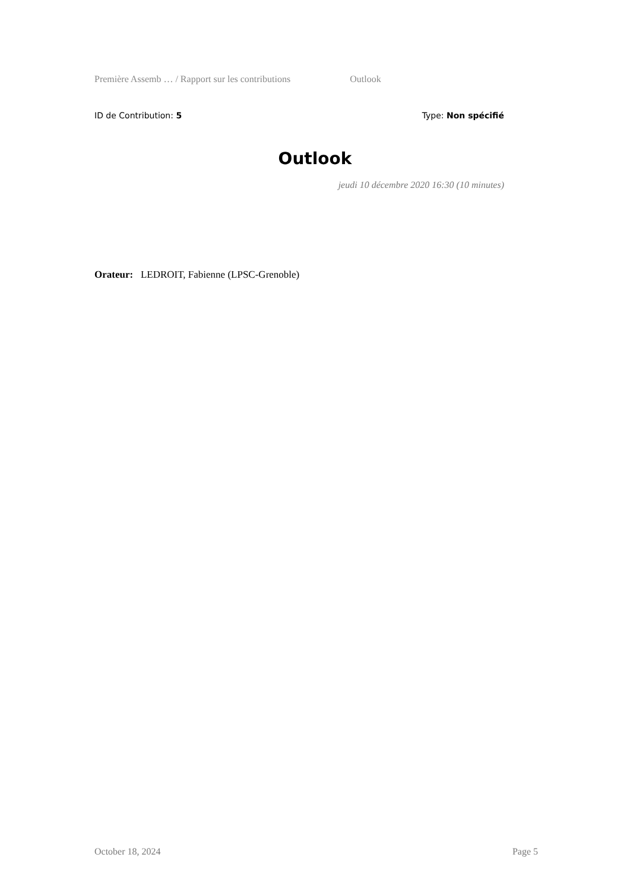Première Assemb … / Rapport sur les contributions Outlook
ID de Contribution: 5 Type: Non spécifié
Outlook
jeudi 10 décembre 2020 16:30 (10 minutes)
Orateur: LEDROIT, Fabienne (LPSC-Grenoble)
October 18, 2024 Page 5